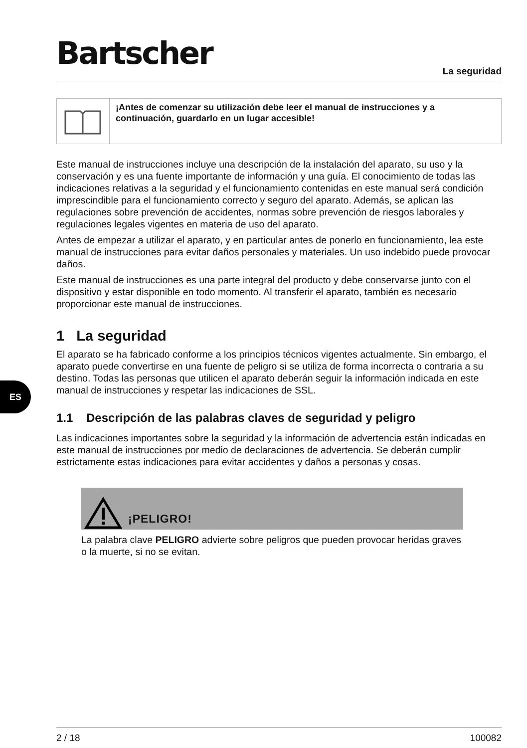Bartscher La seguridad
ES
¡Antes de comenzar su utilización debe leer el manual de instrucciones y a continuación, guardarlo en un lugar accesible!
Este manual de instrucciones incluye una descripción de la instalación del aparato, su uso y la conservación y es una fuente importante de información y una guía. El conocimiento de todas las indicaciones relativas a la seguridad y el funcionamiento contenidas en este manual será condición imprescindible para el funcionamiento correcto y seguro del aparato. Además, se aplican las regulaciones sobre prevención de accidentes, normas sobre prevención de riesgos laborales y regulaciones legales vigentes en materia de uso del aparato.
Antes de empezar a utilizar el aparato, y en particular antes de ponerlo en funcionamiento, lea este manual de instrucciones para evitar daños personales y materiales. Un uso indebido puede provocar daños.
Este manual de instrucciones es una parte integral del producto y debe conservarse junto con el dispositivo y estar disponible en todo momento. Al transferir el aparato, también es necesario proporcionar este manual de instrucciones.
1 La seguridad
El aparato se ha fabricado conforme a los principios técnicos vigentes actualmente. Sin embargo, el aparato puede convertirse en una fuente de peligro si se utiliza de forma incorrecta o contraria a su destino. Todas las personas que utilicen el aparato deberán seguir la información indicada en este manual de instrucciones y respetar las indicaciones de SSL.
1.1 Descripción de las palabras claves de seguridad y peligro
Las indicaciones importantes sobre la seguridad y la información de advertencia están indicadas en este manual de instrucciones por medio de declaraciones de advertencia. Se deberán cumplir estrictamente estas indicaciones para evitar accidentes y daños a personas y cosas.
¡PELIGRO!
La palabra clave PELIGRO advierte sobre peligros que pueden provocar heridas graves o la muerte, si no se evitan.
2 / 18 100082